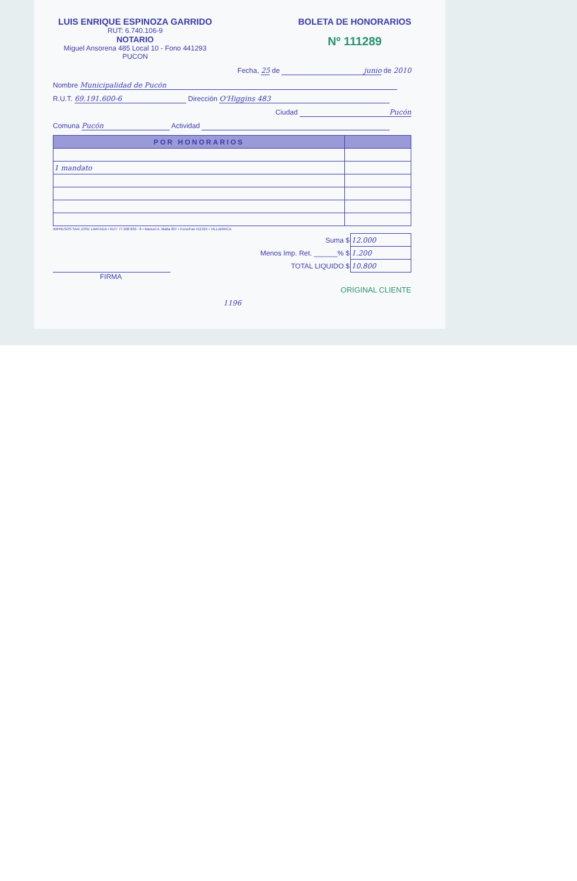LUIS ENRIQUE ESPINOZA GARRIDO
RUT: 6.740.106-9
NOTARIO
Miguel Ansorena 485 Local 10 - Fono 441293
PUCON
BOLETA DE HONORARIOS
Nº 111289
Fecha, 25 de junio de 2010
Nombre Municipalidad de Pucón
R.U.T. 69.191.600-6 Dirección O'Higgins 483
Ciudad Pucón
Comuna Pucón Actividad
| POR HONORARIOS | |
| --- | --- |
| 1 mandato | |
IMPRESOS SAN JOSE LIMITADA • RUT: 77.908.830 - 8 • Manuel A. Matta 807 • Fono/Fax 411324 • VILLARRICA
| Suma $ | 12.000 |
| Menos Imp. Ret. ______% $ | 1.200 |
| TOTAL LIQUIDO $ | 10.800 |
FIRMA
ORIGINAL CLIENTE
1196